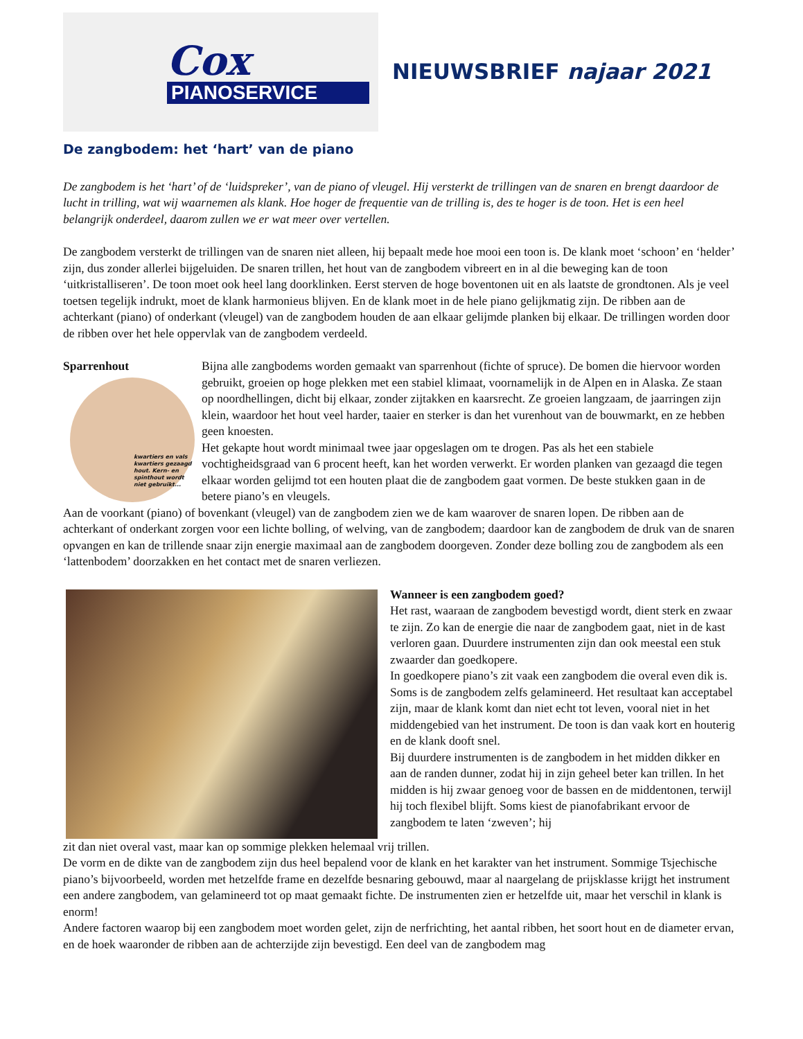Cox
PIANOSERVICE
NIEUWSBRIEF najaar 2021
De zangbodem: het ‘hart’ van de piano
De zangbodem is het ‘hart’ of de ‘luidspreker’, van de piano of vleugel. Hij versterkt de trillingen van de snaren en brengt daardoor de lucht in trilling, wat wij waarnemen als klank. Hoe hoger de frequentie van de trilling is, des te hoger is de toon. Het is een heel belangrijk onderdeel, daarom zullen we er wat meer over vertellen.
De zangbodem versterkt de trillingen van de snaren niet alleen, hij bepaalt mede hoe mooi een toon is. De klank moet ‘schoon’ en ‘helder’ zijn, dus zonder allerlei bijgeluiden. De snaren trillen, het hout van de zangbodem vibreert en in al die beweging kan de toon ‘uitkristalliseren’. De toon moet ook heel lang doorklinken. Eerst sterven de hoge boventonen uit en als laatste de grondtonen. Als je veel toetsen tegelijk indrukt, moet de klank harmonieus blijven. En de klank moet in de hele piano gelijkmatig zijn. De ribben aan de achterkant (piano) of onderkant (vleugel) van de zangbodem houden de aan elkaar gelijmde planken bij elkaar. De trillingen worden door de ribben over het hele oppervlak van de zangbodem verdeeld.
Sparrenhout
kwartiers en vals kwartiers gezaagd hout. Kern- en spinthout wordt niet gebruikt...
Bijna alle zangbodems worden gemaakt van sparrenhout (fichte of spruce). De bomen die hiervoor worden gebruikt, groeien op hoge plekken met een stabiel klimaat, voornamelijk in de Alpen en in Alaska. Ze staan op noordhellingen, dicht bij elkaar, zonder zijtakken en kaarsrecht. Ze groeien langzaam, de jaarringen zijn klein, waardoor het hout veel harder, taaier en sterker is dan het vurenhout van de bouwmarkt, en ze hebben geen knoesten.
Het gekapte hout wordt minimaal twee jaar opgeslagen om te drogen. Pas als het een stabiele vochtigheidsgraad van 6 procent heeft, kan het worden verwerkt. Er worden planken van gezaagd die tegen elkaar worden gelijmd tot een houten plaat die de zangbodem gaat vormen. De beste stukken gaan in de betere piano’s en vleugels.
Aan de voorkant (piano) of bovenkant (vleugel) van de zangbodem zien we de kam waarover de snaren lopen. De ribben aan de achterkant of onderkant zorgen voor een lichte bolling, of welving, van de zangbodem; daardoor kan de zangbodem de druk van de snaren opvangen en kan de trillende snaar zijn energie maximaal aan de zangbodem doorgeven. Zonder deze bolling zou de zangbodem als een ‘lattenbodem’ doorzakken en het contact met de snaren verliezen.
Wanneer is een zangbodem goed?
Het rast, waaraan de zangbodem bevestigd wordt, dient sterk en zwaar te zijn. Zo kan de energie die naar de zangbodem gaat, niet in de kast verloren gaan. Duurdere instrumenten zijn dan ook meestal een stuk zwaarder dan goedkopere.
In goedkopere piano’s zit vaak een zangbodem die overal even dik is. Soms is de zangbodem zelfs gelamineerd. Het resultaat kan acceptabel zijn, maar de klank komt dan niet echt tot leven, vooral niet in het middengebied van het instrument. De toon is dan vaak kort en houterig en de klank dooft snel.
Bij duurdere instrumenten is de zangbodem in het midden dikker en aan de randen dunner, zodat hij in zijn geheel beter kan trillen. In het midden is hij zwaar genoeg voor de bassen en de middentonen, terwijl hij toch flexibel blijft. Soms kiest de pianofabrikant ervoor de zangbodem te laten ‘zweven’; hij
zit dan niet overal vast, maar kan op sommige plekken helemaal vrij trillen.
De vorm en de dikte van de zangbodem zijn dus heel bepalend voor de klank en het karakter van het instrument. Sommige Tsjechische piano’s bijvoorbeeld, worden met hetzelfde frame en dezelfde besnaring gebouwd, maar al naargelang de prijsklasse krijgt het instrument een andere zangbodem, van gelamineerd tot op maat gemaakt fichte. De instrumenten zien er hetzelfde uit, maar het verschil in klank is enorm!
Andere factoren waarop bij een zangbodem moet worden gelet, zijn de nerfrichting, het aantal ribben, het soort hout en de diameter ervan, en de hoek waaronder de ribben aan de achterzijde zijn bevestigd. Een deel van de zangbodem mag